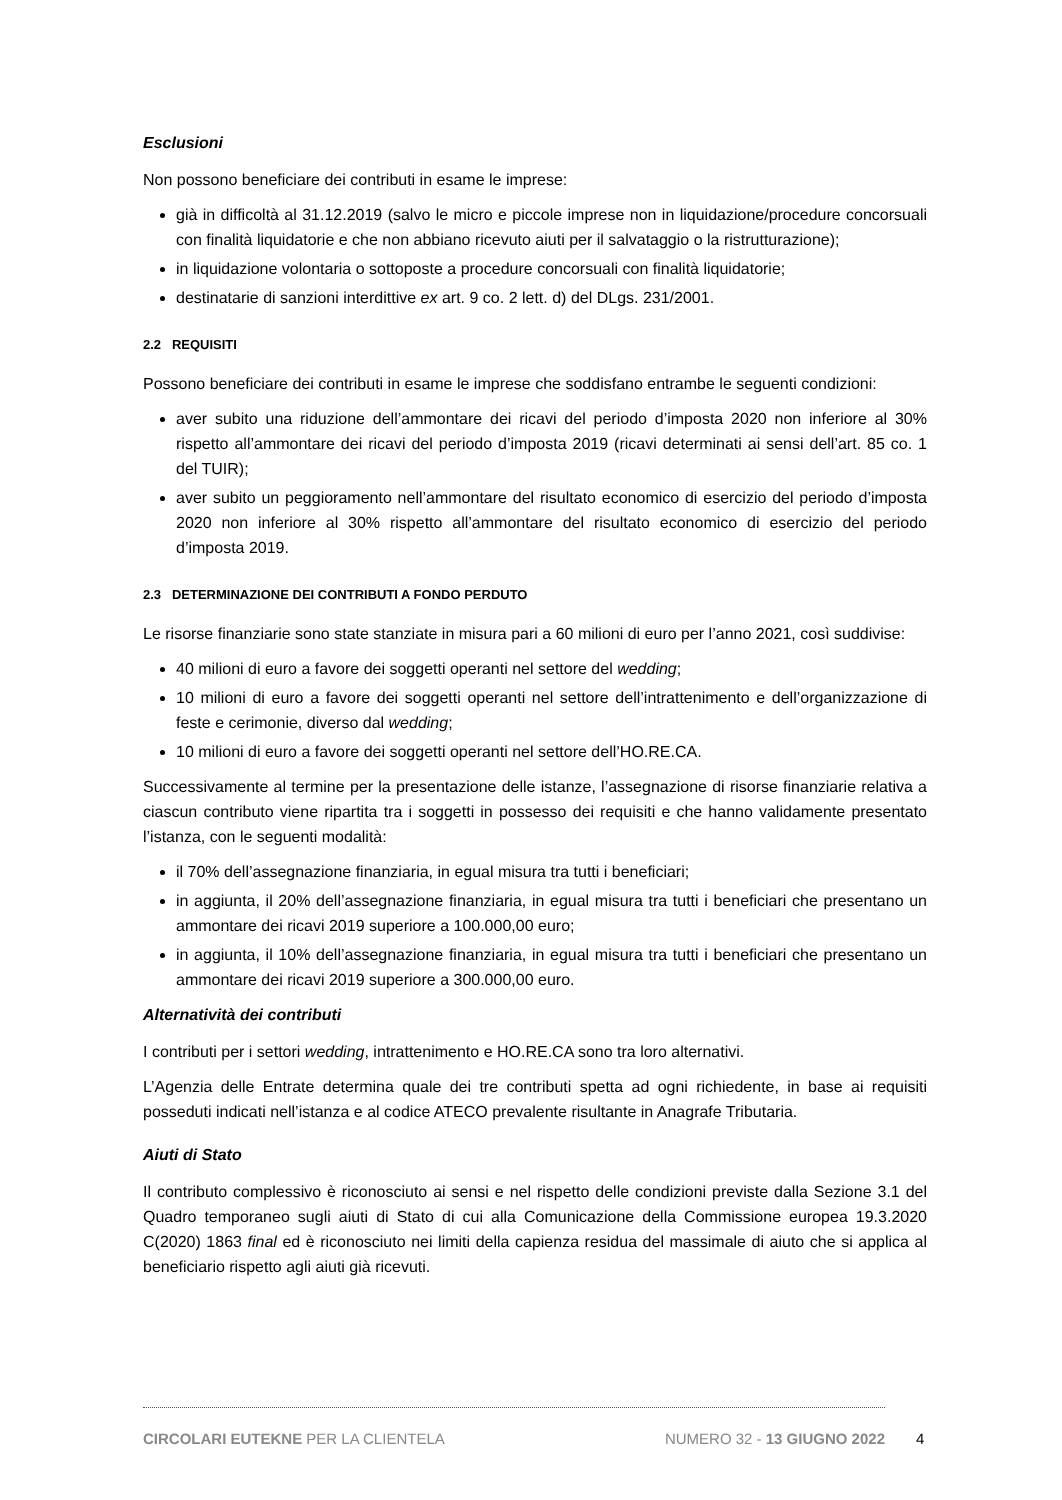Esclusioni
Non possono beneficiare dei contributi in esame le imprese:
già in difficoltà al 31.12.2019 (salvo le micro e piccole imprese non in liquidazione/procedure concorsuali con finalità liquidatorie e che non abbiano ricevuto aiuti per il salvataggio o la ristrutturazione);
in liquidazione volontaria o sottoposte a procedure concorsuali con finalità liquidatorie;
destinatarie di sanzioni interdittive ex art. 9 co. 2 lett. d) del DLgs. 231/2001.
2.2 REQUISITI
Possono beneficiare dei contributi in esame le imprese che soddisfano entrambe le seguenti condizioni:
aver subito una riduzione dell’ammontare dei ricavi del periodo d’imposta 2020 non inferiore al 30% rispetto all’ammontare dei ricavi del periodo d’imposta 2019 (ricavi determinati ai sensi dell’art. 85 co. 1 del TUIR);
aver subito un peggioramento nell’ammontare del risultato economico di esercizio del periodo d’imposta 2020 non inferiore al 30% rispetto all’ammontare del risultato economico di esercizio del periodo d’imposta 2019.
2.3 DETERMINAZIONE DEI CONTRIBUTI A FONDO PERDUTO
Le risorse finanziarie sono state stanziate in misura pari a 60 milioni di euro per l’anno 2021, così suddivise:
40 milioni di euro a favore dei soggetti operanti nel settore del wedding;
10 milioni di euro a favore dei soggetti operanti nel settore dell’intrattenimento e dell’organizzazione di feste e cerimonie, diverso dal wedding;
10 milioni di euro a favore dei soggetti operanti nel settore dell’HO.RE.CA.
Successivamente al termine per la presentazione delle istanze, l’assegnazione di risorse finanziarie relativa a ciascun contributo viene ripartita tra i soggetti in possesso dei requisiti e che hanno validamente presentato l’istanza, con le seguenti modalità:
il 70% dell’assegnazione finanziaria, in egual misura tra tutti i beneficiari;
in aggiunta, il 20% dell’assegnazione finanziaria, in egual misura tra tutti i beneficiari che presentano un ammontare dei ricavi 2019 superiore a 100.000,00 euro;
in aggiunta, il 10% dell’assegnazione finanziaria, in egual misura tra tutti i beneficiari che presentano un ammontare dei ricavi 2019 superiore a 300.000,00 euro.
Alternatività dei contributi
I contributi per i settori wedding, intrattenimento e HO.RE.CA sono tra loro alternativi.
L’Agenzia delle Entrate determina quale dei tre contributi spetta ad ogni richiedente, in base ai requisiti posseduti indicati nell’istanza e al codice ATECO prevalente risultante in Anagrafe Tributaria.
Aiuti di Stato
Il contributo complessivo è riconosciuto ai sensi e nel rispetto delle condizioni previste dalla Sezione 3.1 del Quadro temporaneo sugli aiuti di Stato di cui alla Comunicazione della Commissione europea 19.3.2020 C(2020) 1863 final ed è riconosciuto nei limiti della capienza residua del massimale di aiuto che si applica al beneficiario rispetto agli aiuti già ricevuti.
CIRCOLARI EUTEKNE PER LA CLIENTELA NUMERO 32 - 13 GIUGNO 2022
4